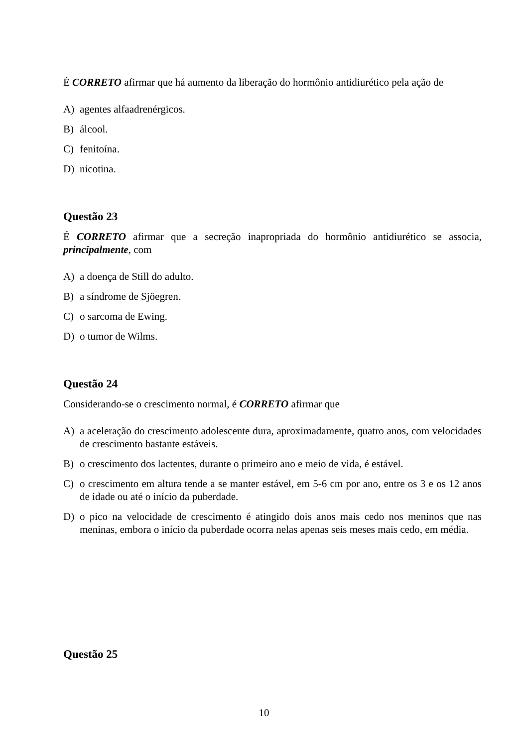É CORRETO afirmar que há aumento da liberação do hormônio antidiurético pela ação de
A) agentes alfaadrenérgicos.
B) álcool.
C) fenitoína.
D) nicotina.
Questão 23
É CORRETO afirmar que a secreção inapropriada do hormônio antidiurético se associa, principalmente, com
A) a doença de Still do adulto.
B) a síndrome de Sjöegren.
C) o sarcoma de Ewing.
D) o tumor de Wilms.
Questão 24
Considerando-se o crescimento normal, é CORRETO afirmar que
A) a aceleração do crescimento adolescente dura, aproximadamente, quatro anos, com velocidades de crescimento bastante estáveis.
B) o crescimento dos lactentes, durante o primeiro ano e meio de vida, é estável.
C) o crescimento em altura tende a se manter estável, em 5-6 cm por ano, entre os 3 e os 12 anos de idade ou até o início da puberdade.
D) o pico na velocidade de crescimento é atingido dois anos mais cedo nos meninos que nas meninas, embora o início da puberdade ocorra nelas apenas seis meses mais cedo, em média.
Questão 25
10